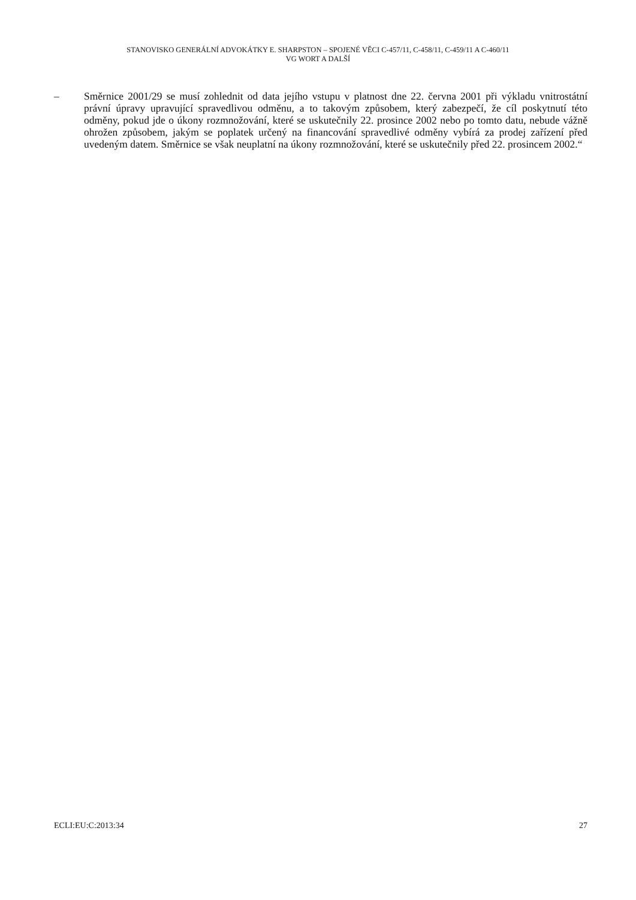STANOVISKO GENERÁLNÍ ADVOKÁTKY E. SHARPSTON – SPOJENÉ VĚCI C-457/11, C-458/11, C-459/11 A C-460/11
VG WORT A DALŠÍ
– Směrnice 2001/29 se musí zohlednit od data jejího vstupu v platnost dne 22. června 2001 při výkladu vnitrostátní právní úpravy upravující spravedlivou odměnu, a to takovým způsobem, který zabezpečí, že cíl poskytnutí této odměny, pokud jde o úkony rozmnožování, které se uskutečnily 22. prosince 2002 nebo po tomto datu, nebude vážně ohrožen způsobem, jakým se poplatek určený na financování spravedlivé odměny vybírá za prodej zařízení před uvedeným datem. Směrnice se však neuplatní na úkony rozmnožování, které se uskutečnily před 22. prosincem 2002.“
ECLI:EU:C:2013:34 27